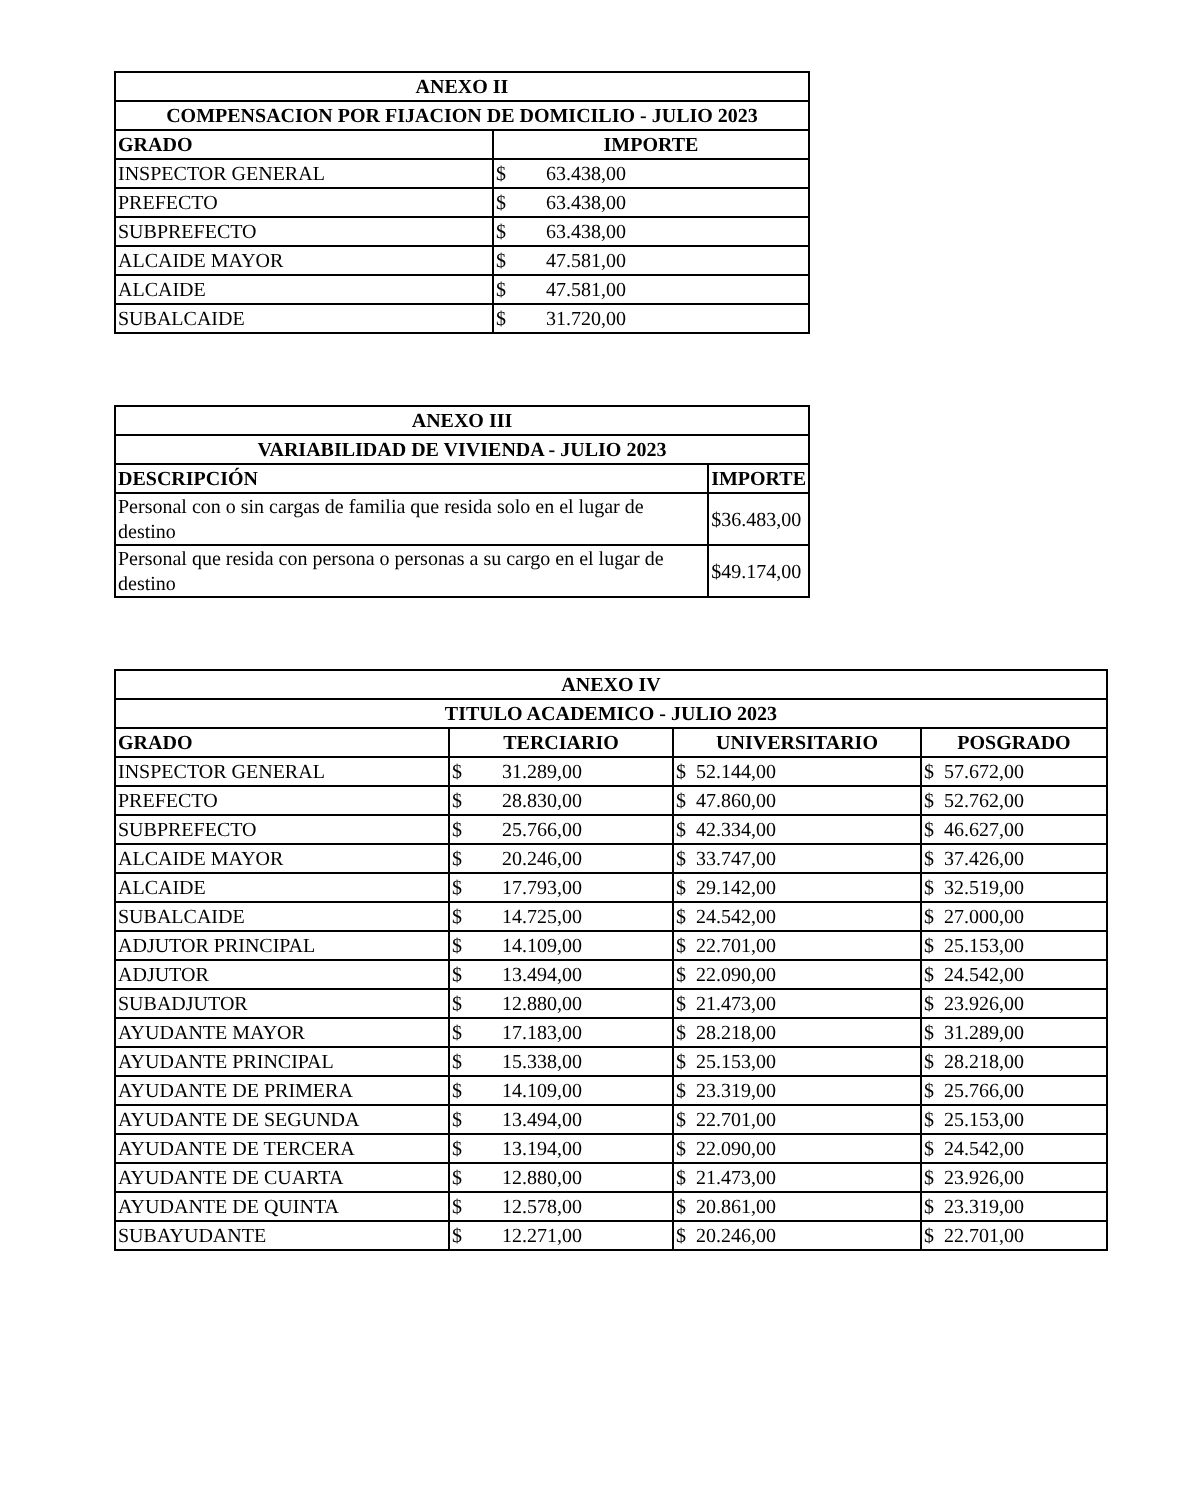| ANEXO II | |
| --- | --- |
| COMPENSACION POR FIJACION DE DOMICILIO - JULIO 2023 | |
| GRADO | IMPORTE |
| INSPECTOR GENERAL | $ 63.438,00 |
| PREFECTO | $ 63.438,00 |
| SUBPREFECTO | $ 63.438,00 |
| ALCAIDE MAYOR | $ 47.581,00 |
| ALCAIDE | $ 47.581,00 |
| SUBALCAIDE | $ 31.720,00 |
| ANEXO III | |
| --- | --- |
| VARIABILIDAD DE VIVIENDA - JULIO 2023 | |
| DESCRIPCIÓN | IMPORTE |
| Personal con o sin cargas de familia que resida solo en el lugar de destino | $36.483,00 |
| Personal que resida con persona o personas a su cargo en el lugar de destino | $49.174,00 |
| ANEXO IV | | | |
| --- | --- | --- | --- |
| TITULO ACADEMICO - JULIO 2023 | | | |
| GRADO | TERCIARIO | UNIVERSITARIO | POSGRADO |
| INSPECTOR GENERAL | $ 31.289,00 | $ 52.144,00 | $ 57.672,00 |
| PREFECTO | $ 28.830,00 | $ 47.860,00 | $ 52.762,00 |
| SUBPREFECTO | $ 25.766,00 | $ 42.334,00 | $ 46.627,00 |
| ALCAIDE MAYOR | $ 20.246,00 | $ 33.747,00 | $ 37.426,00 |
| ALCAIDE | $ 17.793,00 | $ 29.142,00 | $ 32.519,00 |
| SUBALCAIDE | $ 14.725,00 | $ 24.542,00 | $ 27.000,00 |
| ADJUTOR PRINCIPAL | $ 14.109,00 | $ 22.701,00 | $ 25.153,00 |
| ADJUTOR | $ 13.494,00 | $ 22.090,00 | $ 24.542,00 |
| SUBADJUTOR | $ 12.880,00 | $ 21.473,00 | $ 23.926,00 |
| AYUDANTE MAYOR | $ 17.183,00 | $ 28.218,00 | $ 31.289,00 |
| AYUDANTE PRINCIPAL | $ 15.338,00 | $ 25.153,00 | $ 28.218,00 |
| AYUDANTE DE PRIMERA | $ 14.109,00 | $ 23.319,00 | $ 25.766,00 |
| AYUDANTE DE SEGUNDA | $ 13.494,00 | $ 22.701,00 | $ 25.153,00 |
| AYUDANTE DE TERCERA | $ 13.194,00 | $ 22.090,00 | $ 24.542,00 |
| AYUDANTE DE CUARTA | $ 12.880,00 | $ 21.473,00 | $ 23.926,00 |
| AYUDANTE DE QUINTA | $ 12.578,00 | $ 20.861,00 | $ 23.319,00 |
| SUBAYUDANTE | $ 12.271,00 | $ 20.246,00 | $ 22.701,00 |